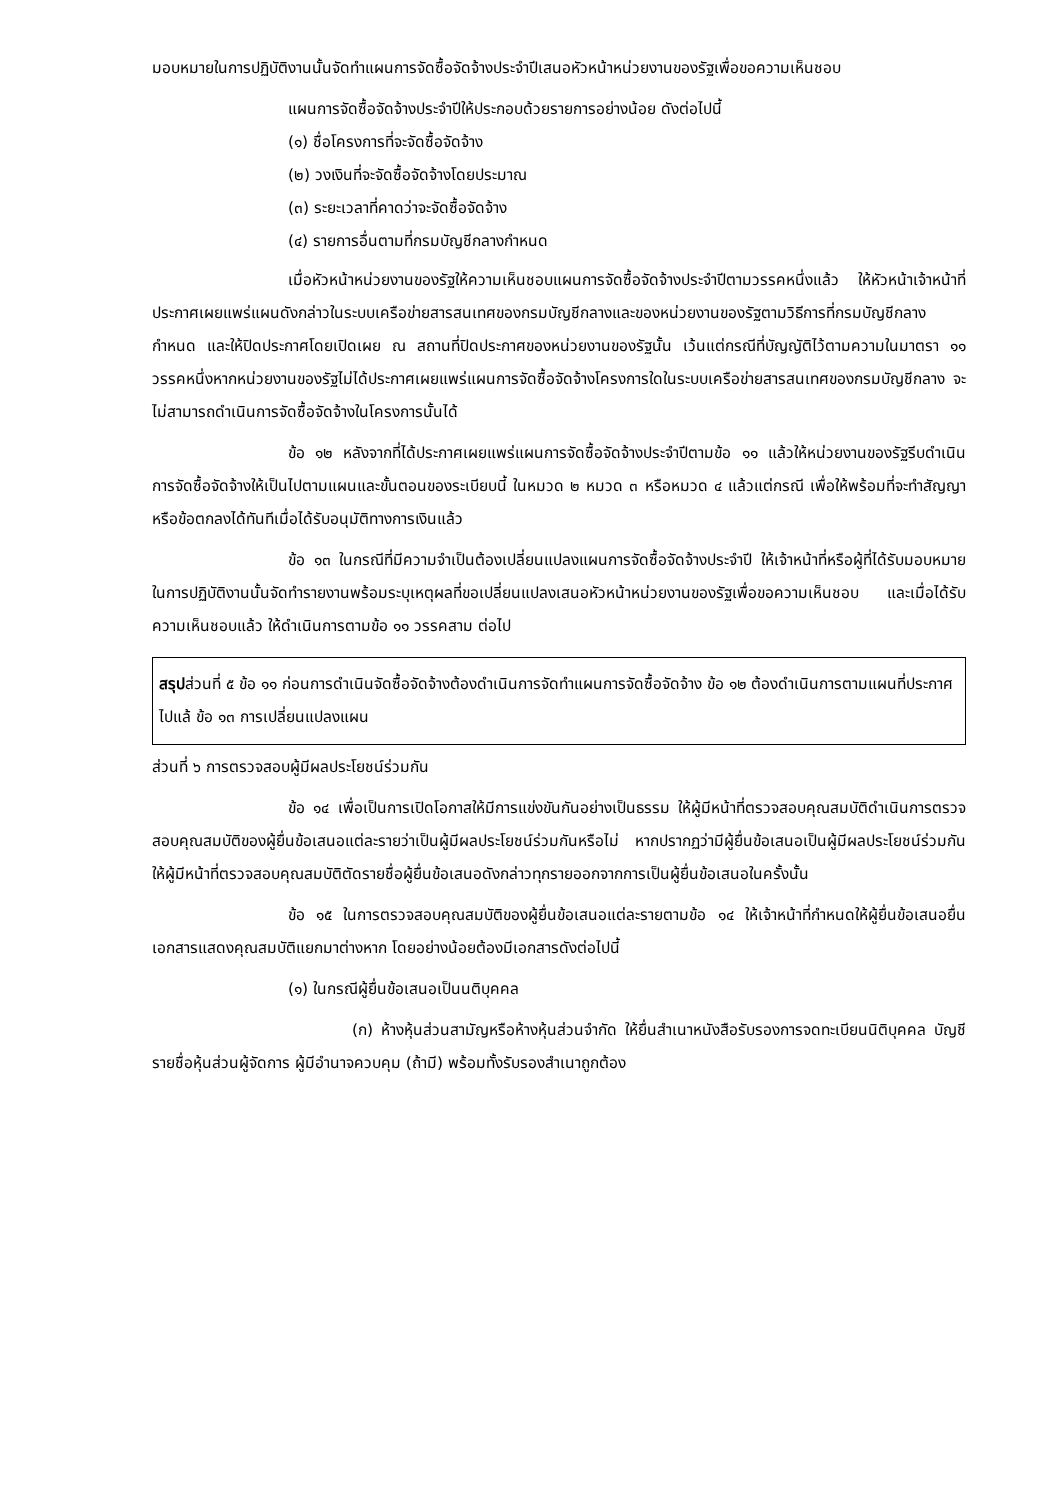มอบหมายในการปฏิบัติงานนั้นจัดทำแผนการจัดซื้อจัดจ้างประจำปีเสนอหัวหน้าหน่วยงานของรัฐเพื่อขอความเห็นชอบ
แผนการจัดซื้อจัดจ้างประจำปีให้ประกอบด้วยรายการอย่างน้อย ดังต่อไปนี้
(๑) ชื่อโครงการที่จะจัดซื้อจัดจ้าง
(๒) วงเงินที่จะจัดซื้อจัดจ้างโดยประมาณ
(๓) ระยะเวลาที่คาดว่าจะจัดซื้อจัดจ้าง
(๔) รายการอื่นตามที่กรมบัญชีกลางกำหนด
เมื่อหัวหน้าหน่วยงานของรัฐให้ความเห็นชอบแผนการจัดซื้อจัดจ้างประจำปีตามวรรคหนึ่งแล้ว ให้หัวหน้าเจ้าหน้าที่ประกาศเผยแพร่แผนดังกล่าวในระบบเครือข่ายสารสนเทศของกรมบัญชีกลางและของหน่วยงานของรัฐตามวิธีการที่กรมบัญชีกลางกำหนด และให้ปิดประกาศโดยเปิดเผย ณ สถานที่ปิดประกาศของหน่วยงานของรัฐนั้น เว้นแต่กรณีที่บัญญัติไว้ตามความในมาตรา ๑๑ วรรคหนึ่งหากหน่วยงานของรัฐไม่ได้ประกาศเผยแพร่แผนการจัดซื้อจัดจ้างโครงการใดในระบบเครือข่ายสารสนเทศของกรมบัญชีกลาง จะไม่สามารถดำเนินการจัดซื้อจัดจ้างในโครงการนั้นได้
ข้อ ๑๒ หลังจากที่ได้ประกาศเผยแพร่แผนการจัดซื้อจัดจ้างประจำปีตามข้อ ๑๑ แล้วให้หน่วยงานของรัฐรีบดำเนินการจัดซื้อจัดจ้างให้เป็นไปตามแผนและขั้นตอนของระเบียบนี้ ในหมวด ๒ หมวด ๓ หรือหมวด ๔ แล้วแต่กรณี เพื่อให้พร้อมที่จะทำสัญญาหรือข้อตกลงได้ทันทีเมื่อได้รับอนุมัติทางการเงินแล้ว
ข้อ ๑๓ ในกรณีที่มีความจำเป็นต้องเปลี่ยนแปลงแผนการจัดซื้อจัดจ้างประจำปี ให้เจ้าหน้าที่หรือผู้ที่ได้รับมอบหมายในการปฏิบัติงานนั้นจัดทำรายงานพร้อมระบุเหตุผลที่ขอเปลี่ยนแปลงเสนอหัวหน้าหน่วยงานของรัฐเพื่อขอความเห็นชอบ และเมื่อได้รับความเห็นชอบแล้ว ให้ดำเนินการตามข้อ ๑๑ วรรคสาม ต่อไป
สรุปส่วนที่ ๕ ข้อ ๑๑ ก่อนการดำเนินจัดซื้อจัดจ้างต้องดำเนินการจัดทำแผนการจัดซื้อจัดจ้าง ข้อ ๑๒ ต้องดำเนินการตามแผนที่ประกาศไปแล้ ข้อ ๑๓ การเปลี่ยนแปลงแผน
ส่วนที่ ๖ การตรวจสอบผู้มีผลประโยชน์ร่วมกัน
ข้อ ๑๔ เพื่อเป็นการเปิดโอกาสให้มีการแข่งขันกันอย่างเป็นธรรม ให้ผู้มีหน้าที่ตรวจสอบคุณสมบัติดำเนินการตรวจสอบคุณสมบัติของผู้ยื่นข้อเสนอแต่ละรายว่าเป็นผู้มีผลประโยชน์ร่วมกันหรือไม่ หากปรากฏว่ามีผู้ยื่นข้อเสนอเป็นผู้มีผลประโยชน์ร่วมกัน ให้ผู้มีหน้าที่ตรวจสอบคุณสมบัติตัดรายชื่อผู้ยื่นข้อเสนอดังกล่าวทุกรายออกจากการเป็นผู้ยื่นข้อเสนอในครั้งนั้น
ข้อ ๑๕ ในการตรวจสอบคุณสมบัติของผู้ยื่นข้อเสนอแต่ละรายตามข้อ ๑๔ ให้เจ้าหน้าที่กำหนดให้ผู้ยื่นข้อเสนอยื่นเอกสารแสดงคุณสมบัติแยกมาต่างหาก โดยอย่างน้อยต้องมีเอกสารดังต่อไปนี้
(๑) ในกรณีผู้ยื่นข้อเสนอเป็นนติบุคคล
(ก) ห้างหุ้นส่วนสามัญหรือห้างหุ้นส่วนจำกัด ให้ยื่นสำเนาหนังสือรับรองการจดทะเบียนนิติบุคคล บัญชีรายชื่อหุ้นส่วนผู้จัดการ ผู้มีอำนาจควบคุม (ถ้ามี) พร้อมทั้งรับรองสำเนาถูกต้อง